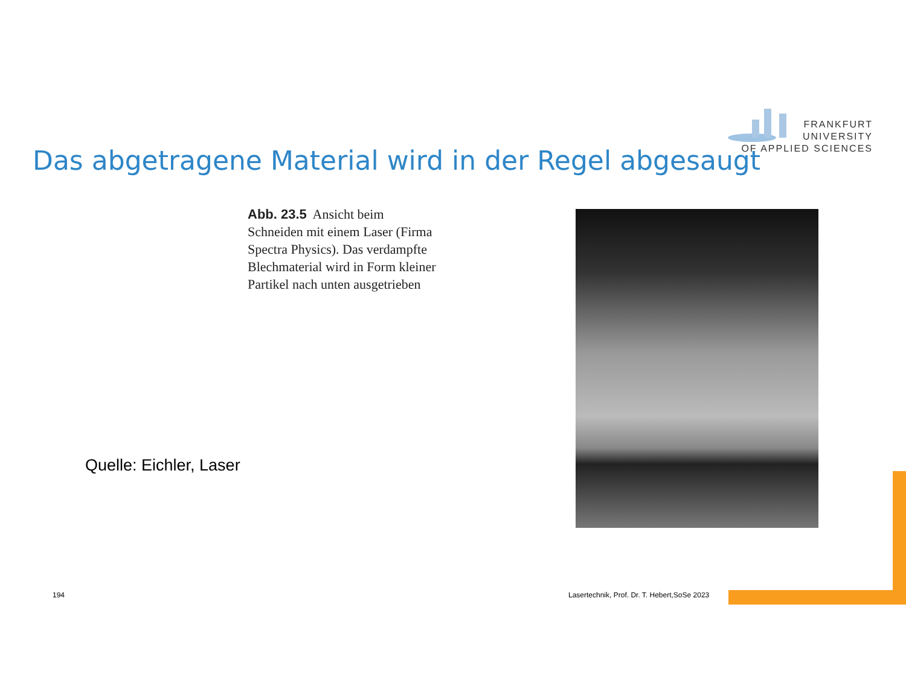FRANKFURT
UNIVERSITY
OF APPLIED SCIENCES
Das abgetragene Material wird in der Regel abgesaugt
Abb. 23.5 Ansicht beim Schneiden mit einem Laser (Firma Spectra Physics). Das verdampfte Blechmaterial wird in Form kleiner Partikel nach unten ausgetrieben
Quelle: Eichler, Laser
194
Lasertechnik, Prof. Dr. T. Hebert,SoSe 2023